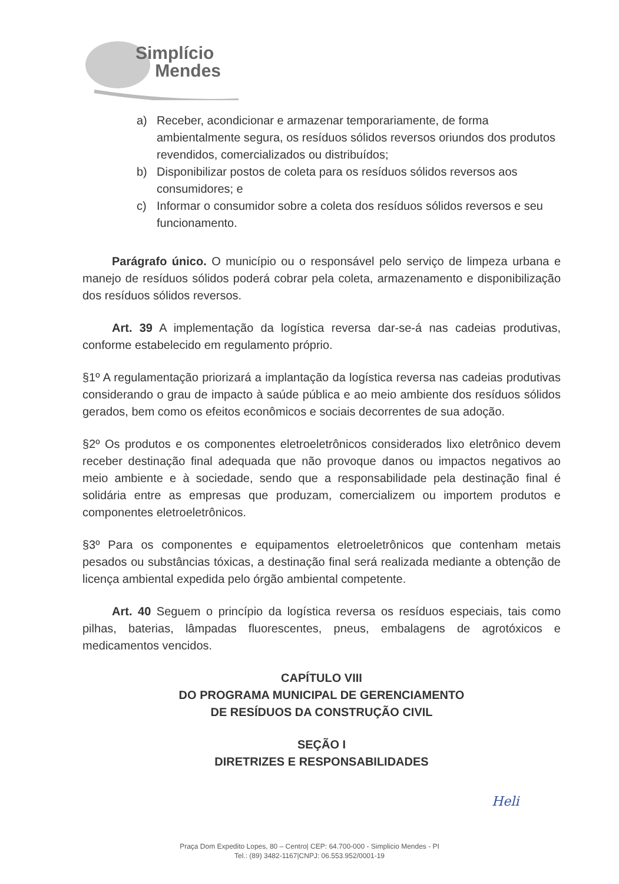Simplício
Mendes
a) Receber, acondicionar e armazenar temporariamente, de forma ambientalmente segura, os resíduos sólidos reversos oriundos dos produtos revendidos, comercializados ou distribuídos;
b) Disponibilizar postos de coleta para os resíduos sólidos reversos aos consumidores; e
c) Informar o consumidor sobre a coleta dos resíduos sólidos reversos e seu funcionamento.
Parágrafo único. O município ou o responsável pelo serviço de limpeza urbana e manejo de resíduos sólidos poderá cobrar pela coleta, armazenamento e disponibilização dos resíduos sólidos reversos.
Art. 39 A implementação da logística reversa dar-se-á nas cadeias produtivas, conforme estabelecido em regulamento próprio.
§1º A regulamentação priorizará a implantação da logística reversa nas cadeias produtivas considerando o grau de impacto à saúde pública e ao meio ambiente dos resíduos sólidos gerados, bem como os efeitos econômicos e sociais decorrentes de sua adoção.
§2º Os produtos e os componentes eletroeletrônicos considerados lixo eletrônico devem receber destinação final adequada que não provoque danos ou impactos negativos ao meio ambiente e à sociedade, sendo que a responsabilidade pela destinação final é solidária entre as empresas que produzam, comercializem ou importem produtos e componentes eletroeletrônicos.
§3º Para os componentes e equipamentos eletroeletrônicos que contenham metais pesados ou substâncias tóxicas, a destinação final será realizada mediante a obtenção de licença ambiental expedida pelo órgão ambiental competente.
Art. 40 Seguem o princípio da logística reversa os resíduos especiais, tais como pilhas, baterias, lâmpadas fluorescentes, pneus, embalagens de agrotóxicos e medicamentos vencidos.
CAPÍTULO VIII
DO PROGRAMA MUNICIPAL DE GERENCIAMENTO
DE RESÍDUOS DA CONSTRUÇÃO CIVIL
SEÇÃO I
DIRETRIZES E RESPONSABILIDADES
Heli
Praça Dom Expedito Lopes, 80 – Centro| CEP: 64.700-000 - Simplicio Mendes - PI
Tel.: (89) 3482-1167|CNPJ: 06.553.952/0001-19